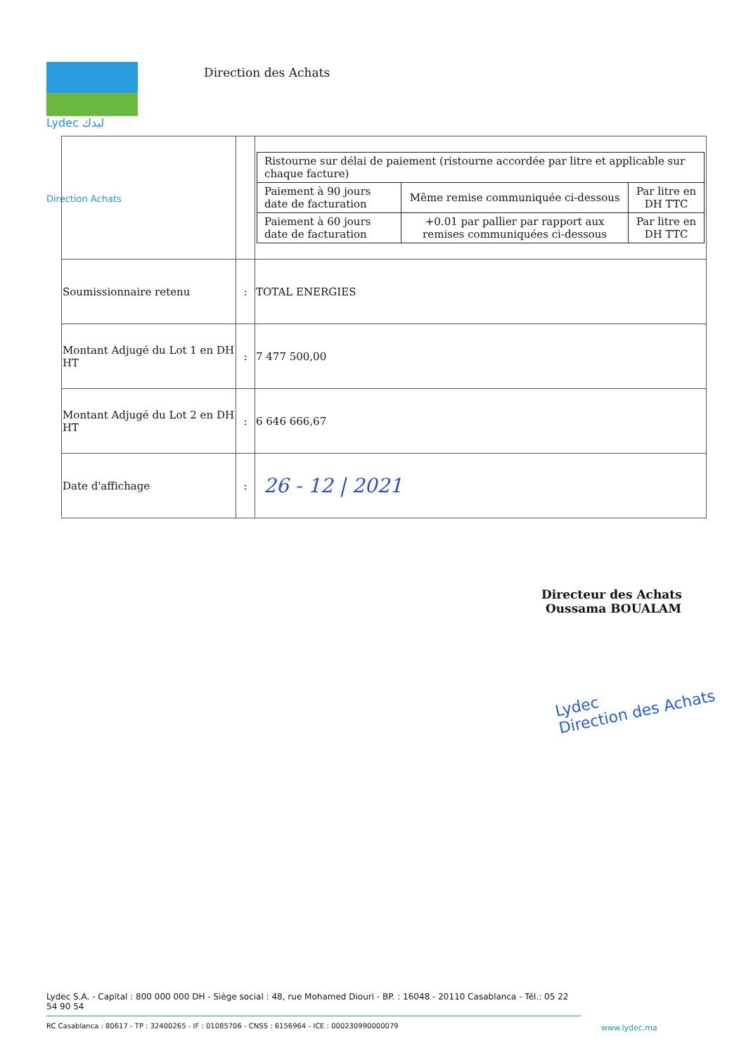Lydec ليدك
Direction des Achats
Direction Achats
| | | / Ristourne sur délai de paiement (ristourne accordée par litre et applicable sur chaque facture) / / / / Paiement à 90 jours date de facturation / Même remise communiquée ci-dessous / Par litre en DH TTC / / Paiement à 60 jours date de facturation / +0.01 par pallier par rapport aux remises communiquées ci-dessous / Par litre en DH TTC / |
| Soumissionnaire retenu | : | TOTAL ENERGIES |
| Montant Adjugé du Lot 1 en DH HT | : | 7 477 500,00 |
| Montant Adjugé du Lot 2 en DH HT | : | 6 646 666,67 |
| Date d'affichage | : | 26 - 12 / 2021 |
Directeur des Achats
Oussama BOUALAM
Lydec
Direction des Achats
Lydec S.A. - Capital : 800 000 000 DH - Siège social : 48, rue Mohamed Diouri - BP. : 16048 - 20110 Casablanca - Tél.: 05 22 54 90 54
RC Casablanca : 80617 - TP : 32400265 - IF : 01085706 - CNSS : 6156964 - ICE : 000230990000079
www.lydec.ma